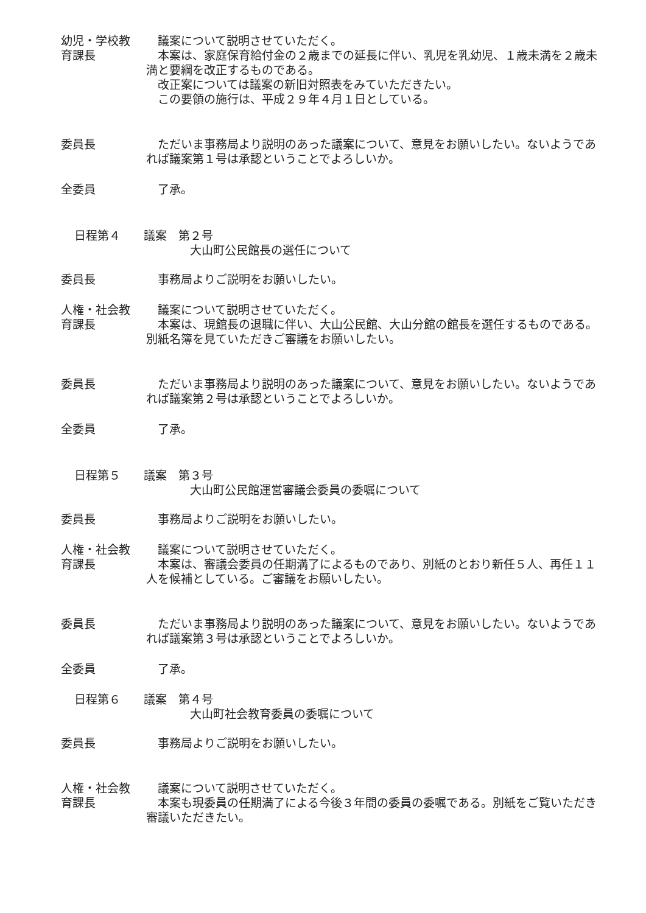幼児・学校教
育課長
議案について説明させていただく。
本案は、家庭保育給付金の２歳までの延長に伴い、乳児を乳幼児、１歳未満を２歳未満と要綱を改正するものである。
改正案については議案の新旧対照表をみていただきたい。
この要領の施行は、平成２９年４月１日としている。
委員長 ただいま事務局より説明のあった議案について、意見をお願いしたい。ないようであれば議案第１号は承認ということでよろしいか。
全委員 了承。
日程第４　　議案　第２号
大山町公民館長の選任について
委員長 事務局よりご説明をお願いしたい。
人権・社会教
育課長
議案について説明させていただく。
本案は、現館長の退職に伴い、大山公民館、大山分館の館長を選任するものである。別紙名簿を見ていただきご審議をお願いしたい。
委員長 ただいま事務局より説明のあった議案について、意見をお願いしたい。ないようであれば議案第２号は承認ということでよろしいか。
全委員 了承。
日程第５　　議案　第３号
大山町公民館運営審議会委員の委嘱について
委員長 事務局よりご説明をお願いしたい。
人権・社会教
育課長
議案について説明させていただく。
本案は、審議会委員の任期満了によるものであり、別紙のとおり新任５人、再任１１人を候補としている。ご審議をお願いしたい。
委員長 ただいま事務局より説明のあった議案について、意見をお願いしたい。ないようであれば議案第３号は承認ということでよろしいか。
全委員 了承。
日程第６　　議案　第４号
大山町社会教育委員の委嘱について
委員長 事務局よりご説明をお願いしたい。
人権・社会教
育課長
議案について説明させていただく。
本案も現委員の任期満了による今後３年間の委員の委嘱である。別紙をご覧いただき審議いただきたい。